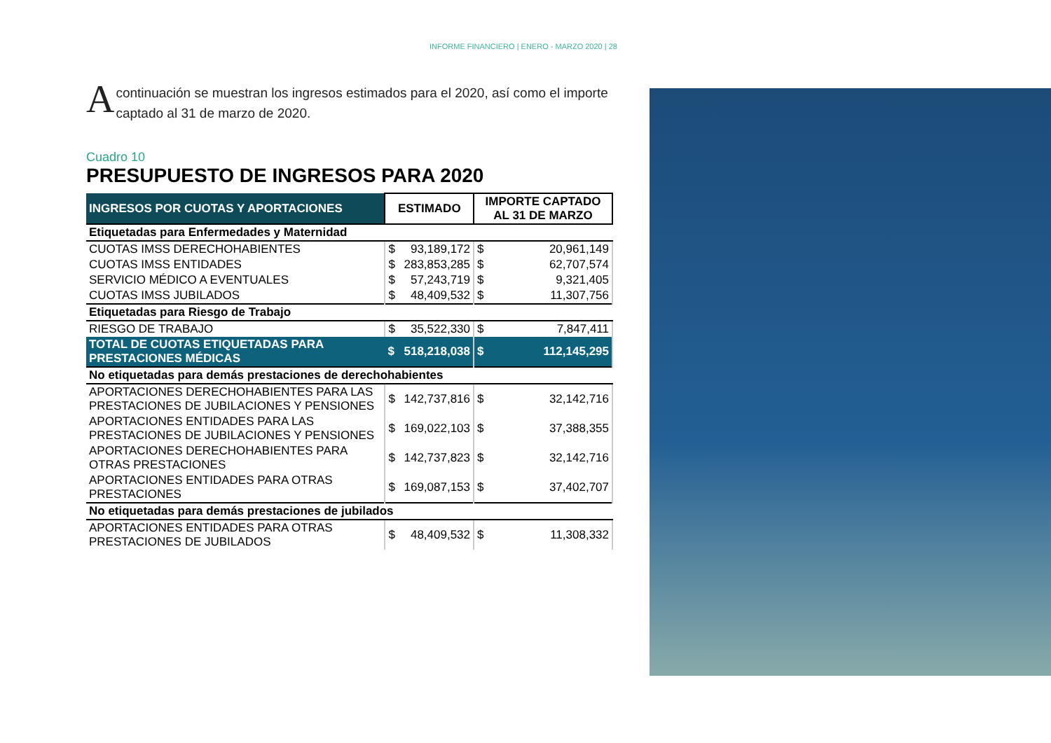INFORME FINANCIERO | ENERO - MARZO 2020 | 28
A continuación se muestran los ingresos estimados para el 2020, así como el importe captado al 31 de marzo de 2020.
Cuadro 10
PRESUPUESTO DE INGRESOS PARA 2020
| INGRESOS POR CUOTAS Y APORTACIONES | ESTIMADO | | IMPORTE CAPTADO AL 31 DE MARZO | |
| --- | --- | --- | --- | --- |
| Etiquetadas para Enfermedades y Maternidad | | | | |
| CUOTAS IMSS DERECHOHABIENTES | $ | 93,189,172 | $ | 20,961,149 |
| CUOTAS IMSS ENTIDADES | $ | 283,853,285 | $ | 62,707,574 |
| SERVICIO MÉDICO A EVENTUALES | $ | 57,243,719 | $ | 9,321,405 |
| CUOTAS IMSS JUBILADOS | $ | 48,409,532 | $ | 11,307,756 |
| Etiquetadas para Riesgo de Trabajo | | | | |
| RIESGO DE TRABAJO | $ | 35,522,330 | $ | 7,847,411 |
| TOTAL DE CUOTAS ETIQUETADAS PARA PRESTACIONES MÉDICAS | $ | 518,218,038 | $ | 112,145,295 |
| No etiquetadas para demás prestaciones de derechohabientes | | | | |
| APORTACIONES DERECHOHABIENTES PARA LAS PRESTACIONES DE JUBILACIONES Y PENSIONES | $ | 142,737,816 | $ | 32,142,716 |
| APORTACIONES ENTIDADES PARA LAS PRESTACIONES DE JUBILACIONES Y PENSIONES | $ | 169,022,103 | $ | 37,388,355 |
| APORTACIONES DERECHOHABIENTES PARA OTRAS PRESTACIONES | $ | 142,737,823 | $ | 32,142,716 |
| APORTACIONES ENTIDADES PARA OTRAS PRESTACIONES | $ | 169,087,153 | $ | 37,402,707 |
| No etiquetadas para demás prestaciones de jubilados | | | | |
| APORTACIONES ENTIDADES PARA OTRAS PRESTACIONES DE JUBILADOS | $ | 48,409,532 | $ | 11,308,332 |